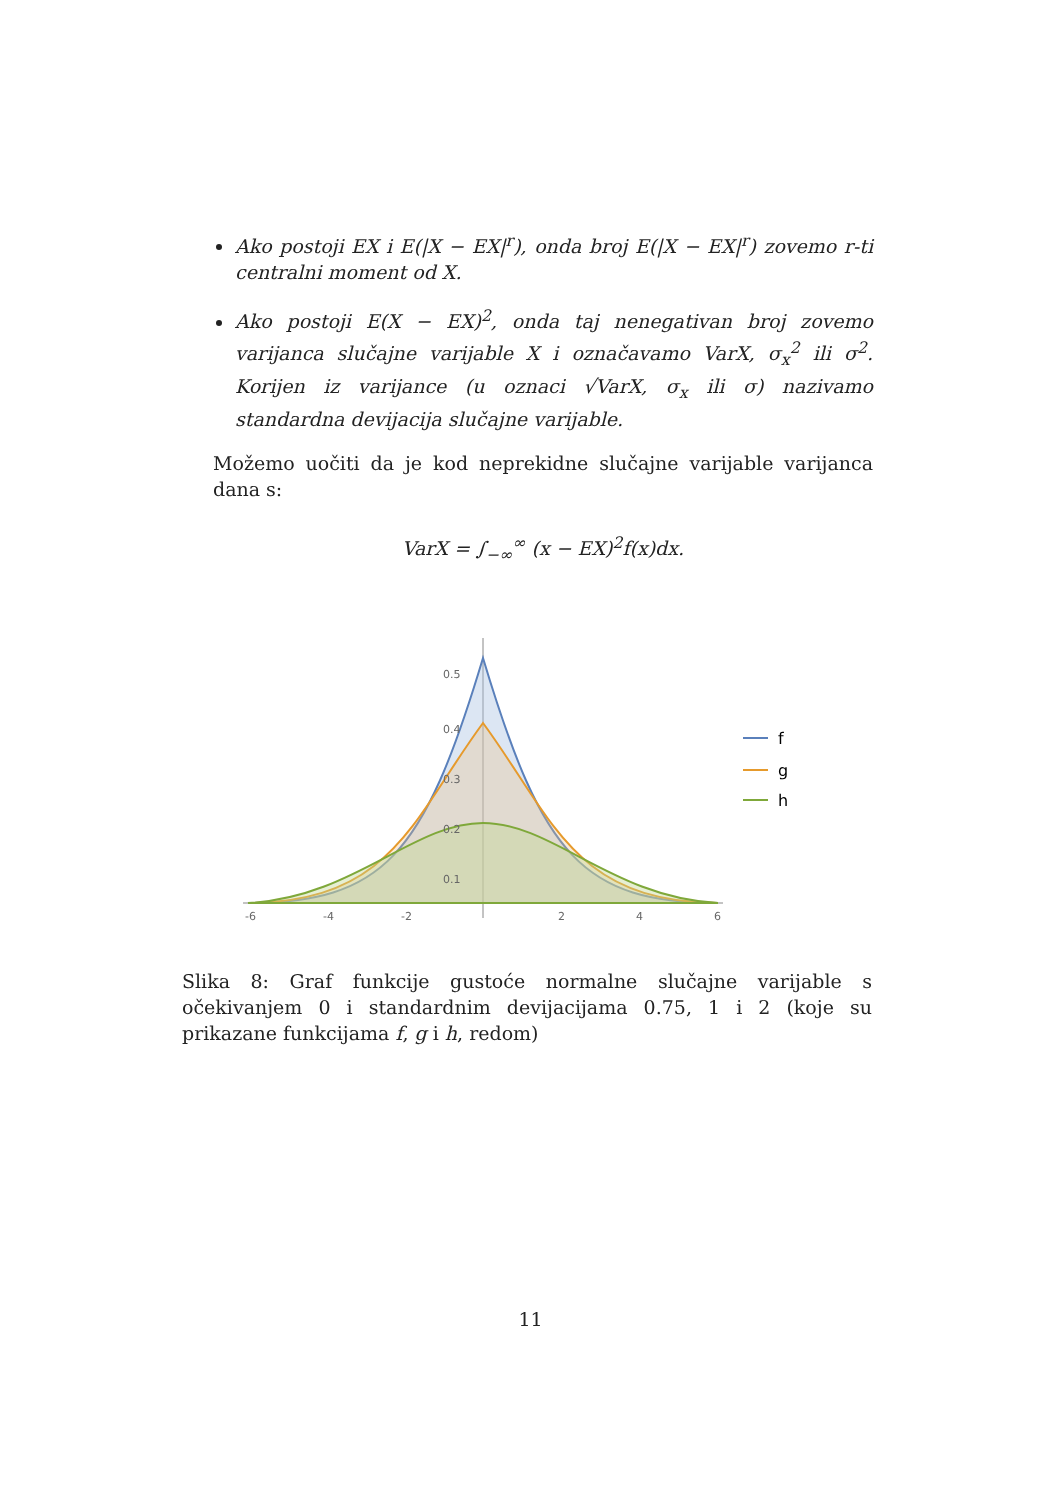Ako postoji EX i E(|X − EX|<sup>r</sup>), onda broj E(|X − EX|<sup>r</sup>) zovemo r-ti centralni moment od X.
Ako postoji E(X − EX)<sup>2</sup>, onda taj nenegativan broj zovemo varijanca slučajne varijable X i označavamo VarX, σ<sub>x</sub><sup>2</sup> ili σ<sup>2</sup>. Korijen iz varijance (u oznaci √VarX, σ<sub>x</sub> ili σ) nazivamo standardna devijacija slučajne varijable.
Možemo uočiti da je kod neprekidne slučajne varijable varijanca dana s:
VarX = ∫<sub>−∞</sub><sup>∞</sup> (x − EX)<sup>2</sup>f(x)dx.
0.5
0.4
0.3
0.2
0.1
-6
-4
-2
2
4
6
f
g
h
Slika 8: Graf funkcije gustoće normalne slučajne varijable s očekivanjem 0 i standardnim devijacijama 0.75, 1 i 2 (koje su prikazane funkcijama f, g i h, redom)
11